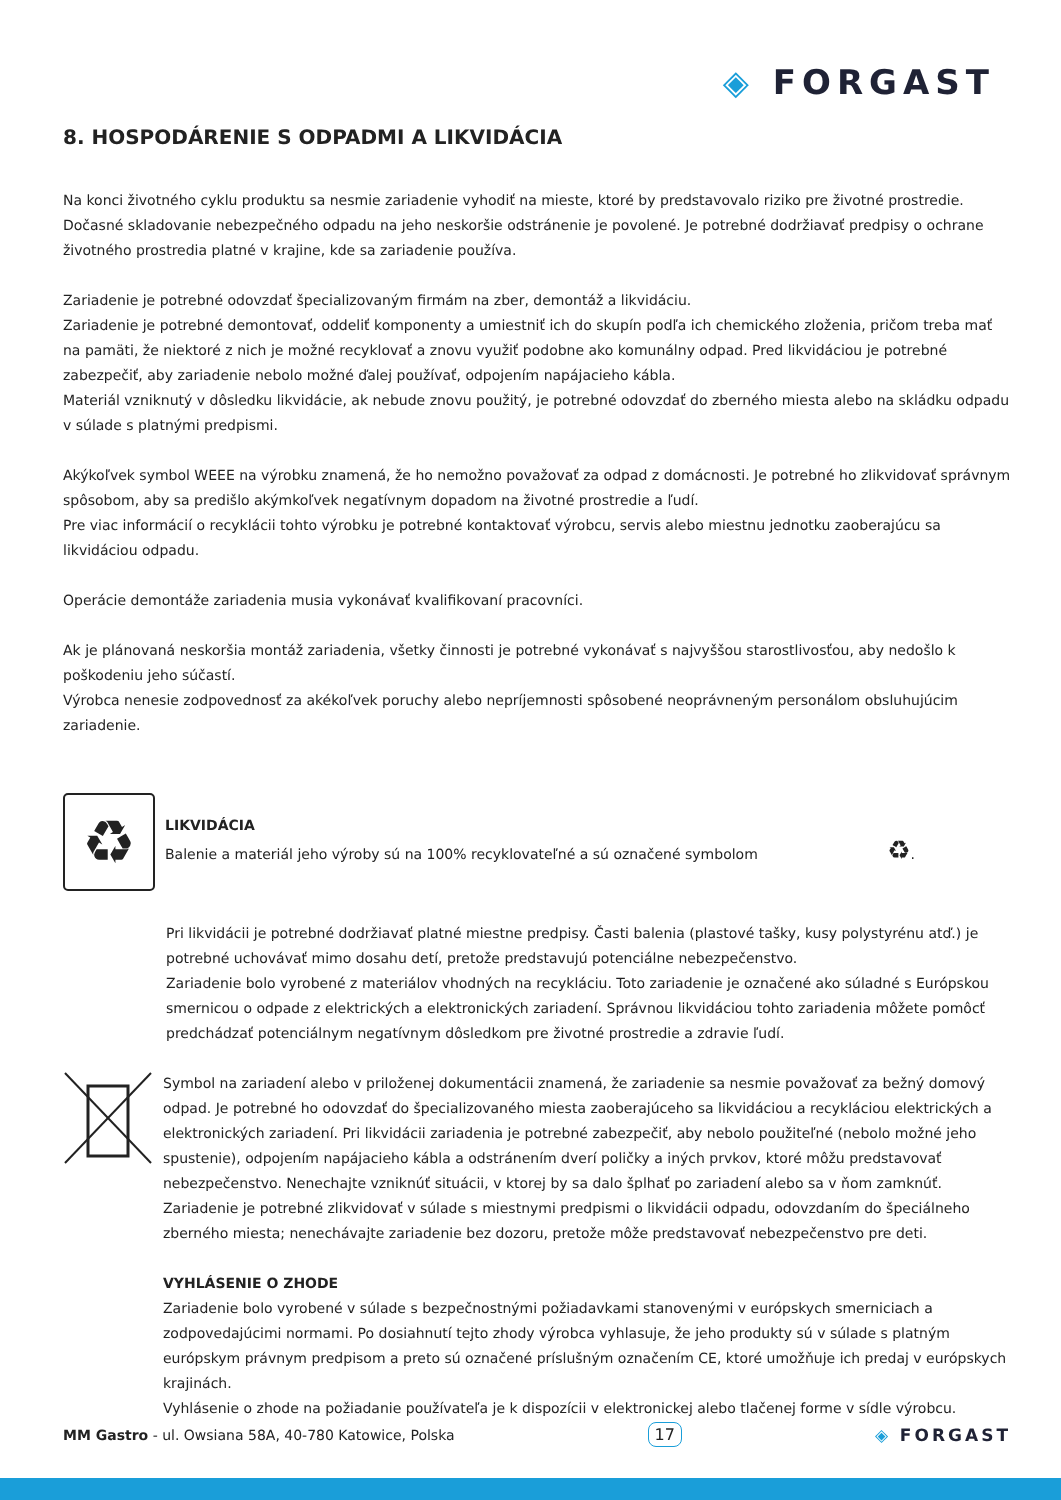◈ FORGAST
8. HOSPODÁRENIE S ODPADMI A LIKVIDÁCIA
Na konci životného cyklu produktu sa nesmie zariadenie vyhodiť na mieste, ktoré by predstavovalo riziko pre životné prostredie.
Dočasné skladovanie nebezpečného odpadu na jeho neskoršie odstránenie je povolené. Je potrebné dodržiavať predpisy o ochrane životného prostredia platné v krajine, kde sa zariadenie používa.
Zariadenie je potrebné odovzdať špecializovaným firmám na zber, demontáž a likvidáciu.
Zariadenie je potrebné demontovať, oddeliť komponenty a umiestniť ich do skupín podľa ich chemického zloženia, pričom treba mať na pamäti, že niektoré z nich je možné recyklovať a znovu využiť podobne ako komunálny odpad. Pred likvidáciou je potrebné zabezpečiť, aby zariadenie nebolo možné ďalej používať, odpojením napájacieho kábla.
Materiál vzniknutý v dôsledku likvidácie, ak nebude znovu použitý, je potrebné odovzdať do zberného miesta alebo na skládku odpadu v súlade s platnými predpismi.
Akýkoľvek symbol WEEE na výrobku znamená, že ho nemožno považovať za odpad z domácnosti. Je potrebné ho zlikvidovať správnym spôsobom, aby sa predišlo akýmkoľvek negatívnym dopadom na životné prostredie a ľudí.
Pre viac informácií o recyklácii tohto výrobku je potrebné kontaktovať výrobcu, servis alebo miestnu jednotku zaoberajúcu sa likvidáciou odpadu.
Operácie demontáže zariadenia musia vykonávať kvalifikovaní pracovníci.
Ak je plánovaná neskoršia montáž zariadenia, všetky činnosti je potrebné vykonávať s najvyššou starostlivosťou, aby nedošlo k poškodeniu jeho súčastí.
Výrobca nenesie zodpovednosť za akékoľvek poruchy alebo nepríjemnosti spôsobené neoprávneným personálom obsluhujúcim zariadenie.
♻
LIKVIDÁCIA
Balenie a materiál jeho výroby sú na 100% recyklovateľné a sú označené symbolom ♻.
Pri likvidácii je potrebné dodržiavať platné miestne predpisy. Časti balenia (plastové tašky, kusy polystyrénu atď.) je potrebné uchovávať mimo dosahu detí, pretože predstavujú potenciálne nebezpečenstvo.
Zariadenie bolo vyrobené z materiálov vhodných na recykláciu. Toto zariadenie je označené ako súladné s Európskou smernicou o odpade z elektrických a elektronických zariadení. Správnou likvidáciou tohto zariadenia môžete pomôcť predchádzať potenciálnym negatívnym dôsledkom pre životné prostredie a zdravie ľudí.
Symbol na zariadení alebo v priloženej dokumentácii znamená, že zariadenie sa nesmie považovať za bežný domový odpad. Je potrebné ho odovzdať do špecializovaného miesta zaoberajúceho sa likvidáciou a recykláciou elektrických a elektronických zariadení. Pri likvidácii zariadenia je potrebné zabezpečiť, aby nebolo použiteľné (nebolo možné jeho spustenie), odpojením napájacieho kábla a odstránením dverí poličky a iných prvkov, ktoré môžu predstavovať nebezpečenstvo. Nenechajte vzniknúť situácii, v ktorej by sa dalo šplhať po zariadení alebo sa v ňom zamknúť. Zariadenie je potrebné zlikvidovať v súlade s miestnymi predpismi o likvidácii odpadu, odovzdaním do špeciálneho zberného miesta; nenechávajte zariadenie bez dozoru, pretože môže predstavovať nebezpečenstvo pre deti.
VYHLÁSENIE O ZHODE
Zariadenie bolo vyrobené v súlade s bezpečnostnými požiadavkami stanovenými v európskych smerniciach a zodpovedajúcimi normami. Po dosiahnutí tejto zhody výrobca vyhlasuje, že jeho produkty sú v súlade s platným európskym právnym predpisom a preto sú označené príslušným označením CE, ktoré umožňuje ich predaj v európskych krajinách.
Vyhlásenie o zhode na požiadanie používateľa je k dispozícii v elektronickej alebo tlačenej forme v sídle výrobcu.
MM Gastro - ul. Owsiana 58A, 40-780 Katowice, Polska
17 ◈ FORGAST